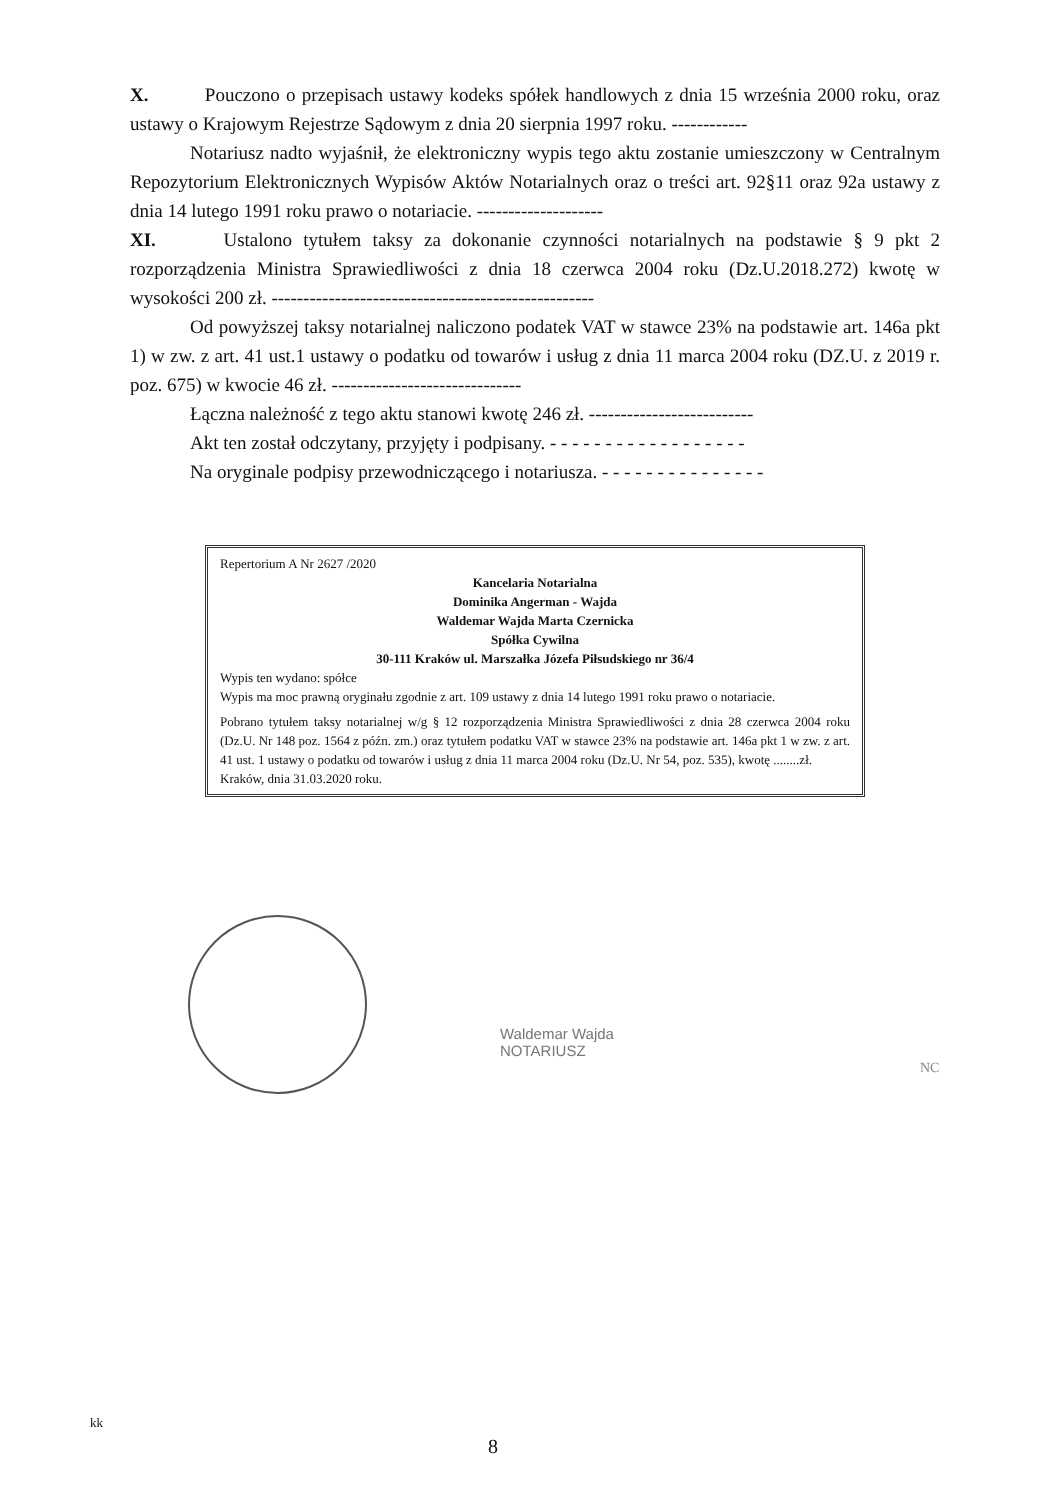X. Pouczono o przepisach ustawy kodeks spółek handlowych z dnia 15 września 2000 roku, oraz ustawy o Krajowym Rejestrze Sądowym z dnia 20 sierpnia 1997 roku. ------------
Notariusz nadto wyjaśnił, że elektroniczny wypis tego aktu zostanie umieszczony w Centralnym Repozytorium Elektronicznych Wypisów Aktów Notarialnych oraz o treści art. 92§11 oraz 92a ustawy z dnia 14 lutego 1991 roku prawo o notariacie. --------------------
XI. Ustalono tytułem taksy za dokonanie czynności notarialnych na podstawie § 9 pkt 2 rozporządzenia Ministra Sprawiedliwości z dnia 18 czerwca 2004 roku (Dz.U.2018.272) kwotę w wysokości 200 zł. ---------------------------------------------------
Od powyższej taksy notarialnej naliczono podatek VAT w stawce 23% na podstawie art. 146a pkt 1) w zw. z art. 41 ust.1 ustawy o podatku od towarów i usług z dnia 11 marca 2004 roku (DZ.U. z 2019 r. poz. 675) w kwocie 46 zł. ------------------------------
Łączna należność z tego aktu stanowi kwotę 246 zł. --------------------------
Akt ten został odczytany, przyjęty i podpisany. - - - - - - - - - - - - - - - - - -
Na oryginale podpisy przewodniczącego i notariusza. - - - - - - - - - - - - - - -
Repertorium A Nr 2627 /2020
Kancelaria Notarialna
Dominika Angerman - Wajda
Waldemar Wajda Marta Czernicka
Spółka Cywilna
30-111 Kraków ul. Marszałka Józefa Piłsudskiego nr 36/4
Wypis ten wydano: spółce
Wypis ma moc prawną oryginału zgodnie z art. 109 ustawy z dnia 14 lutego 1991 roku prawo o notariacie.
Pobrano tytułem taksy notarialnej w/g § 12 rozporządzenia Ministra Sprawiedliwości z dnia 28 czerwca 2004 roku (Dz.U. Nr 148 poz. 1564 z późn. zm.) oraz tytułem podatku VAT w stawce 23% na podstawie art. 146a pkt 1 w zw. z art. 41 ust. 1 ustawy o podatku od towarów i usług z dnia 11 marca 2004 roku (Dz.U. Nr 54, poz. 535), kwotę ........zł.
Kraków, dnia 31.03.2020 roku.
Waldemar Wajda
NOTARIUSZ
NC
kk
8